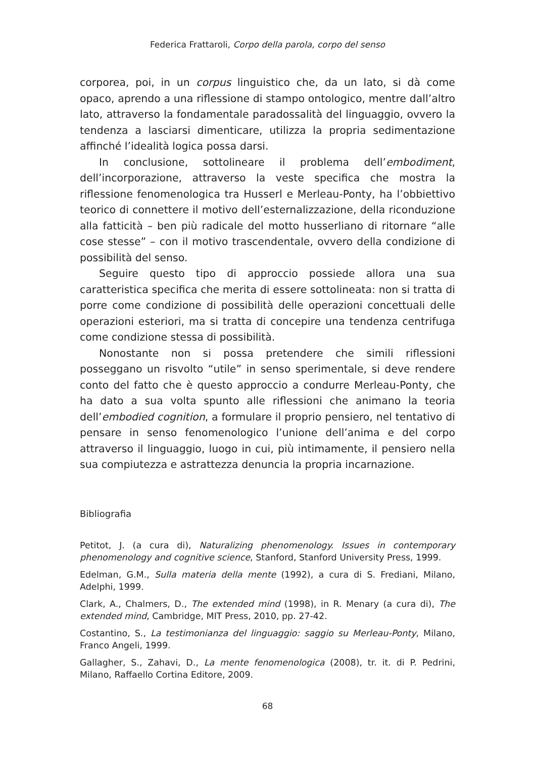Federica Frattaroli, Corpo della parola, corpo del senso
corporea, poi, in un corpus linguistico che, da un lato, si dà come opaco, aprendo a una riflessione di stampo ontologico, mentre dall’altro lato, attraverso la fondamentale paradossalità del linguaggio, ovvero la tendenza a lasciarsi dimenticare, utilizza la propria sedimentazione affinché l’idealità logica possa darsi.
In conclusione, sottolineare il problema dell’embodiment, dell’incorporazione, attraverso la veste specifica che mostra la riflessione fenomenologica tra Husserl e Merleau-Ponty, ha l’obbiettivo teorico di connettere il motivo dell’esternalizzazione, della riconduzione alla fatticità – ben più radicale del motto husserliano di ritornare “alle cose stesse” – con il motivo trascendentale, ovvero della condizione di possibilità del senso.
Seguire questo tipo di approccio possiede allora una sua caratteristica specifica che merita di essere sottolineata: non si tratta di porre come condizione di possibilità delle operazioni concettuali delle operazioni esteriori, ma si tratta di concepire una tendenza centrifuga come condizione stessa di possibilità.
Nonostante non si possa pretendere che simili riflessioni posseggano un risvolto “utile” in senso sperimentale, si deve rendere conto del fatto che è questo approccio a condurre Merleau-Ponty, che ha dato a sua volta spunto alle riflessioni che animano la teoria dell’embodied cognition, a formulare il proprio pensiero, nel tentativo di pensare in senso fenomenologico l’unione dell’anima e del corpo attraverso il linguaggio, luogo in cui, più intimamente, il pensiero nella sua compiutezza e astrattezza denuncia la propria incarnazione.
Bibliografia
Petitot, J. (a cura di), Naturalizing phenomenology. Issues in contemporary phenomenology and cognitive science, Stanford, Stanford University Press, 1999.
Edelman, G.M., Sulla materia della mente (1992), a cura di S. Frediani, Milano, Adelphi, 1999.
Clark, A., Chalmers, D., The extended mind (1998), in R. Menary (a cura di), The extended mind, Cambridge, MIT Press, 2010, pp. 27-42.
Costantino, S., La testimonianza del linguaggio: saggio su Merleau-Ponty, Milano, Franco Angeli, 1999.
Gallagher, S., Zahavi, D., La mente fenomenologica (2008), tr. it. di P. Pedrini, Milano, Raffaello Cortina Editore, 2009.
68